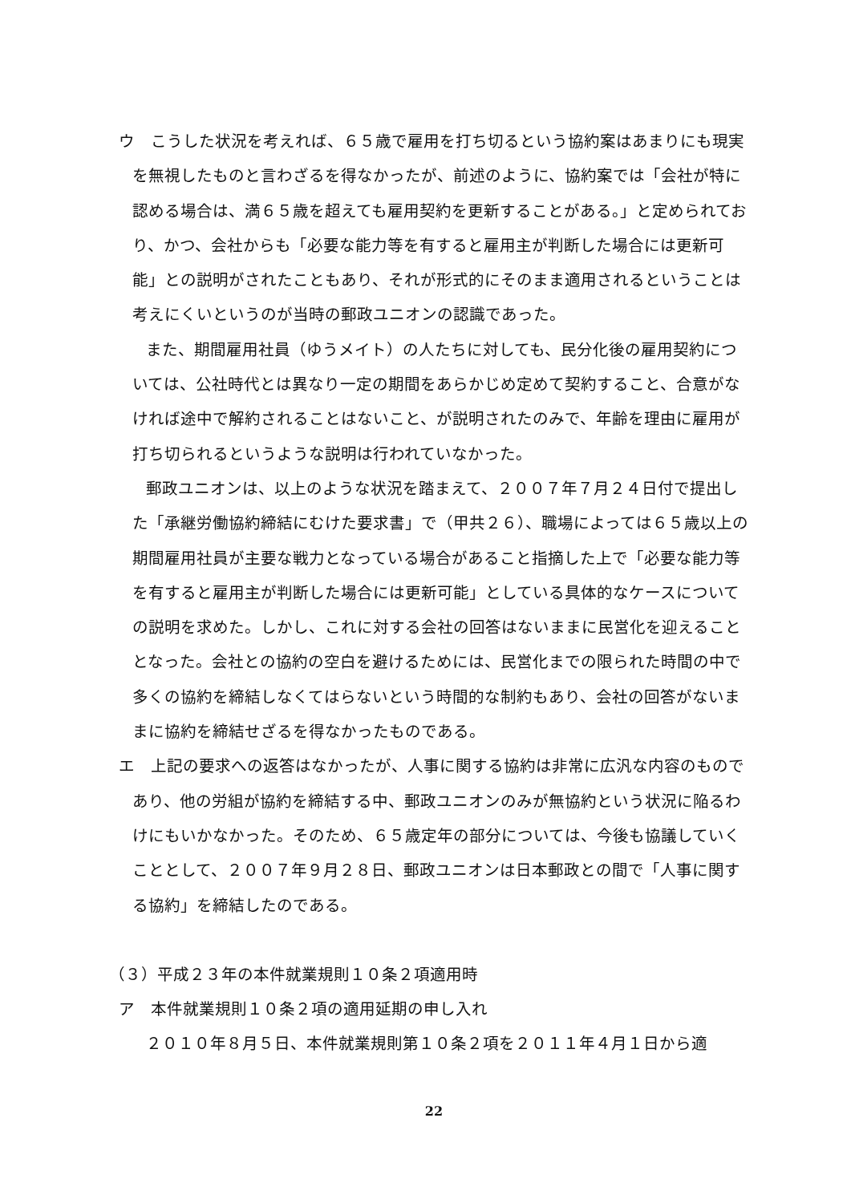ウ　こうした状況を考えれば、６５歳で雇用を打ち切るという協約案はあまりにも現実を無視したものと言わざるを得なかったが、前述のように、協約案では「会社が特に認める場合は、満６５歳を超えても雇用契約を更新することがある。」と定められており、かつ、会社からも「必要な能力等を有すると雇用主が判断した場合には更新可能」との説明がされたこともあり、それが形式的にそのまま適用されるということは考えにくいというのが当時の郵政ユニオンの認識であった。
また、期間雇用社員（ゆうメイト）の人たちに対しても、民分化後の雇用契約については、公社時代とは異なり一定の期間をあらかじめ定めて契約すること、合意がなければ途中で解約されることはないこと、が説明されたのみで、年齢を理由に雇用が打ち切られるというような説明は行われていなかった。
郵政ユニオンは、以上のような状況を踏まえて、２００７年７月２４日付で提出した「承継労働協約締結にむけた要求書」で（甲共２６）、職場によっては６５歳以上の期間雇用社員が主要な戦力となっている場合があること指摘した上で「必要な能力等を有すると雇用主が判断した場合には更新可能」としている具体的なケースについての説明を求めた。しかし、これに対する会社の回答はないままに民営化を迎えることとなった。会社との協約の空白を避けるためには、民営化までの限られた時間の中で多くの協約を締結しなくてはらないという時間的な制約もあり、会社の回答がないままに協約を締結せざるを得なかったものである。
エ　上記の要求への返答はなかったが、人事に関する協約は非常に広汎な内容のものであり、他の労組が協約を締結する中、郵政ユニオンのみが無協約という状況に陥るわけにもいかなかった。そのため、６５歳定年の部分については、今後も協議していくこととして、２００７年９月２８日、郵政ユニオンは日本郵政との間で「人事に関する協約」を締結したのである。
（３）平成２３年の本件就業規則１０条２項適用時
ア　本件就業規則１０条２項の適用延期の申し入れ
２０１０年８月５日、本件就業規則第１０条２項を２０１１年４月１日から適
22